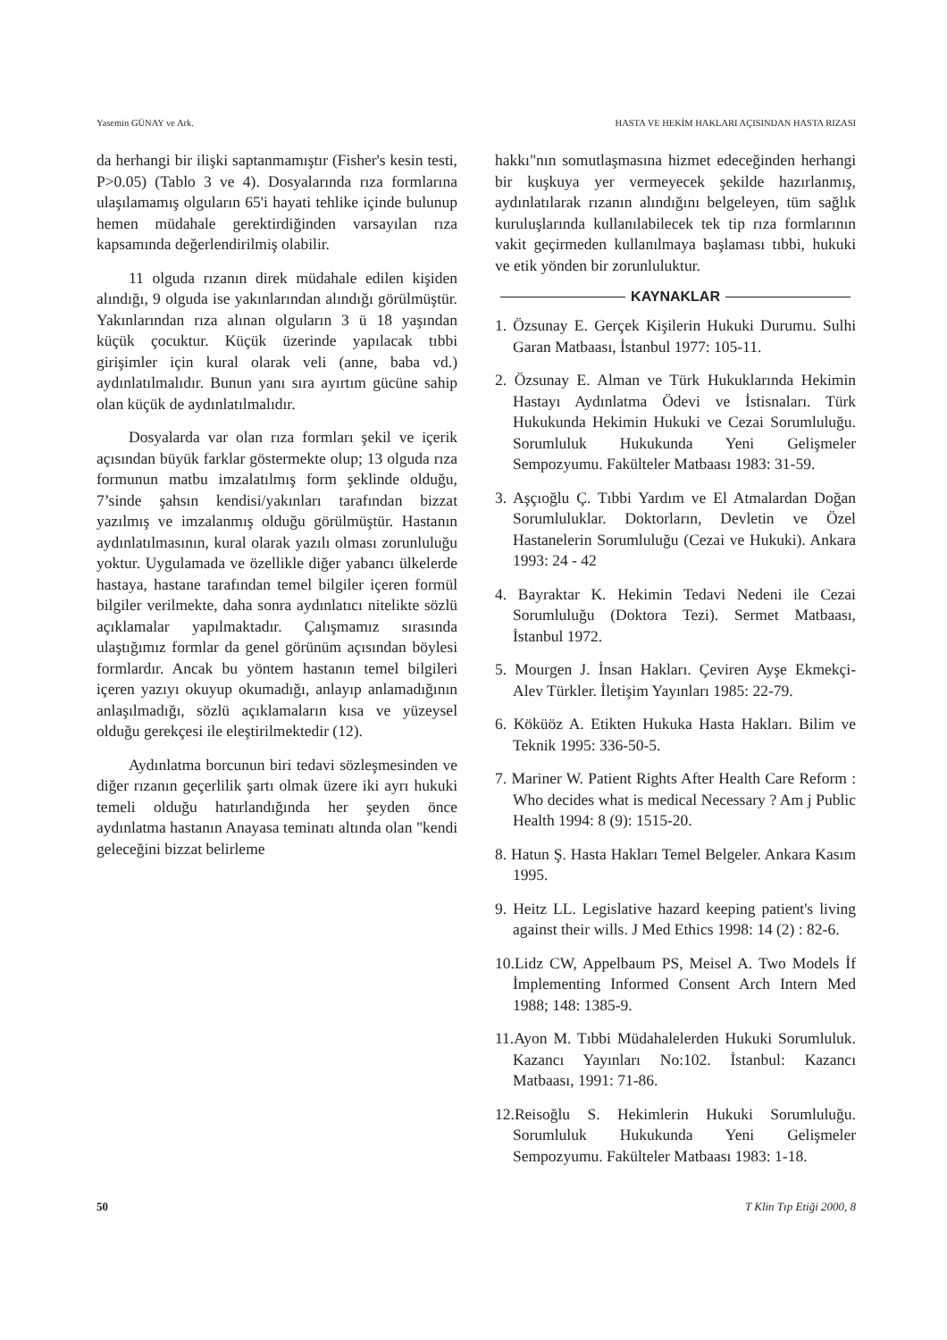Yasemin GÜNAY ve Ark. HASTA VE HEKİM HAKLARI AÇISINDAN HASTA RIZASI
da herhangi bir ilişki saptanmamıştır (Fisher's kesin testi, P>0.05) (Tablo 3 ve 4). Dosyalarında rıza formlarına ulaşılamamış olguların 65'i hayati tehlike içinde bulunup hemen müdahale gerektirdiğinden varsayılan rıza kapsamında değerlendirilmiş olabilir.
11 olguda rızanın direk müdahale edilen kişiden alındığı, 9 olguda ise yakınlarından alındığı görülmüştür. Yakınlarından rıza alınan olguların 3 ü 18 yaşından küçük çocuktur. Küçük üzerinde yapılacak tıbbi girişimler için kural olarak veli (anne, baba vd.) aydınlatılmalıdır. Bunun yanı sıra ayırtım gücüne sahip olan küçük de aydınlatılmalıdır.
Dosyalarda var olan rıza formları şekil ve içerik açısından büyük farklar göstermekte olup; 13 olguda rıza formunun matbu imzalatılmış form şeklinde olduğu, 7’sinde şahsın kendisi/yakınları tarafından bizzat yazılmış ve imzalanmış olduğu görülmüştür. Hastanın aydınlatılmasının, kural olarak yazılı olması zorunluluğu yoktur. Uygulamada ve özellikle diğer yabancı ülkelerde hastaya, hastane tarafından temel bilgiler içeren formül bilgiler verilmekte, daha sonra aydınlatıcı nitelikte sözlü açıklamalar yapılmaktadır. Çalışmamız sırasında ulaştığımız formlar da genel görünüm açısından böylesi formlardır. Ancak bu yöntem hastanın temel bilgileri içeren yazıyı okuyup okumadığı, anlayıp anlamadığının anlaşılmadığı, sözlü açıklamaların kısa ve yüzeysel olduğu gerekçesi ile eleştirilmektedir (12).
Aydınlatma borcunun biri tedavi sözleşmesinden ve diğer rızanın geçerlilik şartı olmak üzere iki ayrı hukuki temeli olduğu hatırlandığında her şeyden önce aydınlatma hastanın Anayasa teminatı altında olan "kendi geleceğini bizzat belirleme
hakkı"nın somutlaşmasına hizmet edeceğinden herhangi bir kuşkuya yer vermeyecek şekilde hazırlanmış, aydınlatılarak rızanın alındığını belgeleyen, tüm sağlık kuruluşlarında kullanılabilecek tek tip rıza formlarının vakit geçirmeden kullanılmaya başlaması tıbbi, hukuki ve etik yönden bir zorunluluktur.
KAYNAKLAR
1. Özsunay E. Gerçek Kişilerin Hukuki Durumu. Sulhi Garan Matbaası, İstanbul 1977: 105-11.
2. Özsunay E. Alman ve Türk Hukuklarında Hekimin Hastayı Aydınlatma Ödevi ve İstisnaları. Türk Hukukunda Hekimin Hukuki ve Cezai Sorumluluğu. Sorumluluk Hukukunda Yeni Gelişmeler Sempozyumu. Fakülteler Matbaası 1983: 31-59.
3. Aşçıoğlu Ç. Tıbbi Yardım ve El Atmalardan Doğan Sorumluluklar. Doktorların, Devletin ve Özel Hastanelerin Sorumluluğu (Cezai ve Hukuki). Ankara 1993: 24 - 42
4. Bayraktar K. Hekimin Tedavi Nedeni ile Cezai Sorumluluğu (Doktora Tezi). Sermet Matbaası, İstanbul 1972.
5. Mourgen J. İnsan Hakları. Çeviren Ayşe Ekmekçi-Alev Türkler. İletişim Yayınları 1985: 22-79.
6. Köküöz A. Etikten Hukuka Hasta Hakları. Bilim ve Teknik 1995: 336-50-5.
7. Mariner W. Patient Rights After Health Care Reform : Who decides what is medical Necessary ? Am j Public Health 1994: 8 (9): 1515-20.
8. Hatun Ş. Hasta Hakları Temel Belgeler. Ankara Kasım 1995.
9. Heitz LL. Legislative hazard keeping patient's living against their wills. J Med Ethics 1998: 14 (2) : 82-6.
10.Lidz CW, Appelbaum PS, Meisel A. Two Models İf İmplementing Informed Consent Arch Intern Med 1988; 148: 1385-9.
11.Ayon M. Tıbbi Müdahalelerden Hukuki Sorumluluk. Kazancı Yayınları No:102. İstanbul: Kazancı Matbaası, 1991: 71-86.
12.Reisoğlu S. Hekimlerin Hukuki Sorumluluğu. Sorumluluk Hukukunda Yeni Gelişmeler Sempozyumu. Fakülteler Matbaası 1983: 1-18.
50 T Klin Tıp Etiği 2000, 8